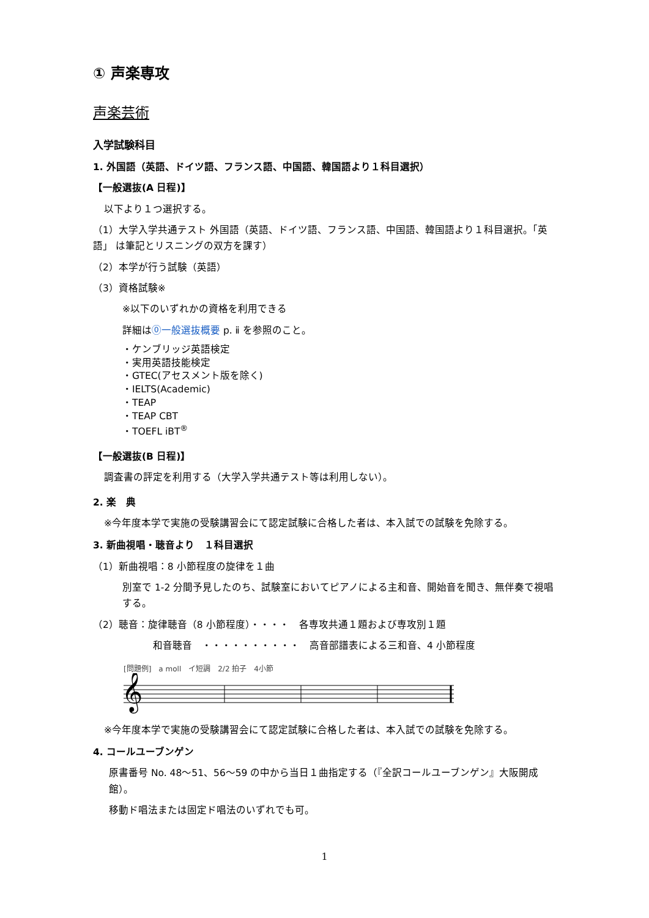① 声楽専攻
声楽芸術
入学試験科目
1. 外国語（英語、ドイツ語、フランス語、中国語、韓国語より１科目選択）
【一般選抜(A 日程)】
以下より１つ選択する。
（1）大学入学共通テスト 外国語（英語、ドイツ語、フランス語、中国語、韓国語より１科目選択。「英語」 は筆記とリスニングの双方を課す）
（2）本学が行う試験（英語）
（3）資格試験※
※以下のいずれかの資格を利用できる
詳細は⓪一般選抜概要 p. ⅱ を参照のこと。
・ケンブリッジ英語検定
・実用英語技能検定
・GTEC(アセスメント版を除く)
・IELTS(Academic)
・TEAP
・TEAP CBT
・TOEFL iBT<sup>®</sup>
【一般選抜(B 日程)】
調査書の評定を利用する（大学入学共通テスト等は利用しない）。
2. 楽　典
※今年度本学で実施の受験講習会にて認定試験に合格した者は、本入試での試験を免除する。
3. 新曲視唱・聴音より　１科目選択
（1）新曲視唱：8 小節程度の旋律を１曲
別室で 1-2 分間予見したのち、試験室においてピアノによる主和音、開始音を聞き、無伴奏で視唱する。
（2）聴音：旋律聴音（8 小節程度）・・・・　各専攻共通１題および専攻別１題
和音聴音　・・・・・・・・・・　高音部譜表による三和音、4 小節程度
[問題例]　a moll　イ短調　2/2 拍子　4小節
𝄞
※今年度本学で実施の受験講習会にて認定試験に合格した者は、本入試での試験を免除する。
4. コールユーブンゲン
原書番号 No. 48〜51、56〜59 の中から当日１曲指定する（『全訳コールユーブンゲン』大阪開成館）。
移動ド唱法または固定ド唱法のいずれでも可。
1